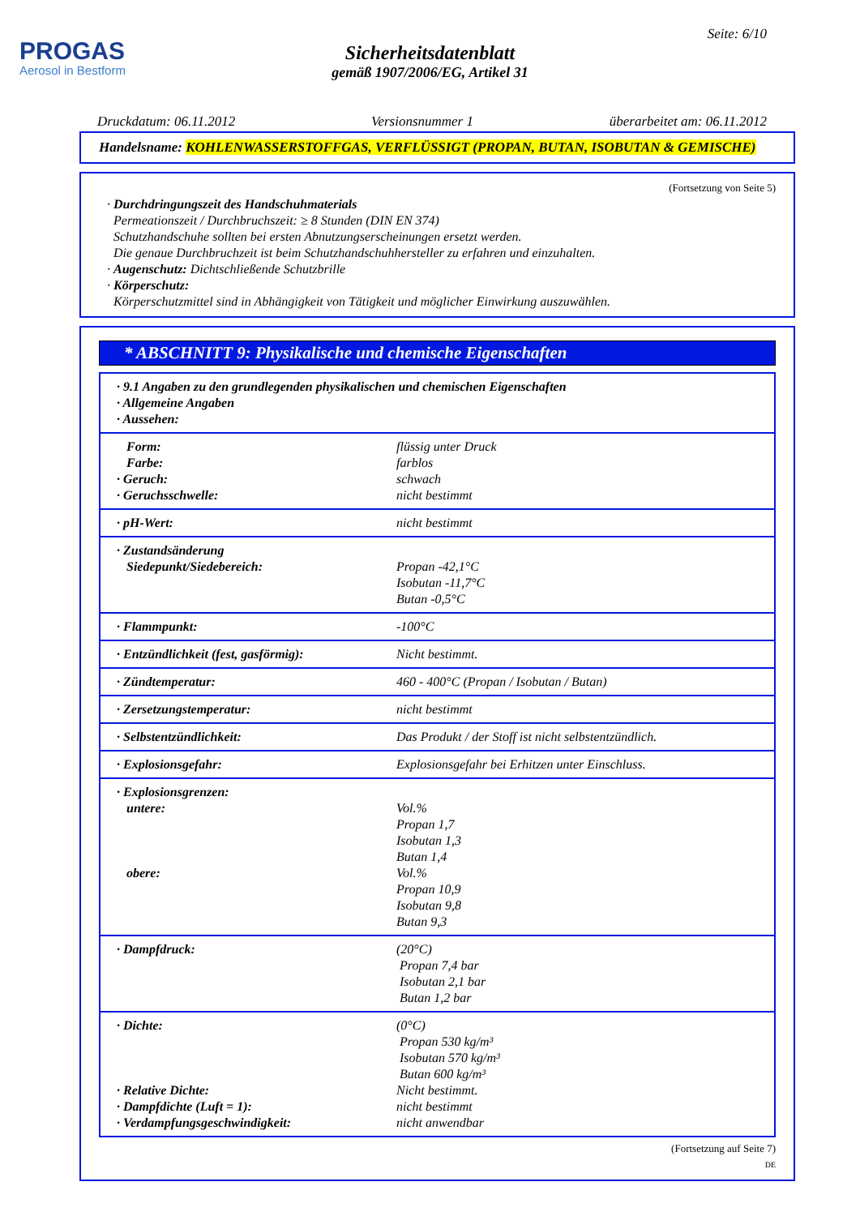PROGAS
Aerosol in Bestform
Seite: 6/10
Sicherheitsdatenblatt
gemäß 1907/2006/EG, Artikel 31
Druckdatum: 06.11.2012 Versionsnummer 1 überarbeitet am: 06.11.2012
Handelsname: KOHLENWASSERSTOFFGAS, VERFLÜSSIGT (PROPAN, BUTAN, ISOBUTAN & GEMISCHE)
(Fortsetzung von Seite 5)
· Durchdringungszeit des Handschuhmaterials
Permeationszeit / Durchbruchszeit: ≥ 8 Stunden (DIN EN 374)
Schutzhandschuhe sollten bei ersten Abnutzungserscheinungen ersetzt werden.
Die genaue Durchbruchzeit ist beim Schutzhandschuhhersteller zu erfahren und einzuhalten.
· Augenschutz: Dichtschließende Schutzbrille
· Körperschutz:
Körperschutzmittel sind in Abhängigkeit von Tätigkeit und möglicher Einwirkung auszuwählen.
* ABSCHNITT 9: Physikalische und chemische Eigenschaften
| · 9.1 Angaben zu den grundlegenden physikalischen und chemischen Eigenschaften · Allgemeine Angaben · Aussehen: | |
| Form: Farbe: · Geruch: · Geruchsschwelle: | flüssig unter Druck farblos schwach nicht bestimmt |
| · pH-Wert: | nicht bestimmt |
| · Zustandsänderung Siedepunkt/Siedebereich: | Propan -42,1°C Isobutan -11,7°C Butan -0,5°C |
| · Flammpunkt: | -100°C |
| · Entzündlichkeit (fest, gasförmig): | Nicht bestimmt. |
| · Zündtemperatur: | 460 - 400°C (Propan / Isobutan / Butan) |
| · Zersetzungstemperatur: | nicht bestimmt |
| · Selbstentzündlichkeit: | Das Produkt / der Stoff ist nicht selbstentzündlich. |
| · Explosionsgefahr: | Explosionsgefahr bei Erhitzen unter Einschluss. |
| · Explosionsgrenzen: untere: obere: | Vol.% Propan 1,7 Isobutan 1,3 Butan 1,4 Vol.% Propan 10,9 Isobutan 9,8 Butan 9,3 |
| · Dampfdruck: | (20°C) Propan 7,4 bar Isobutan 2,1 bar Butan 1,2 bar |
| · Dichte: · Relative Dichte: · Dampfdichte (Luft = 1): · Verdampfungsgeschwindigkeit: | (0°C) Propan 530 kg/m³ Isobutan 570 kg/m³ Butan 600 kg/m³ Nicht bestimmt. nicht bestimmt nicht anwendbar |
(Fortsetzung auf Seite 7)
DE